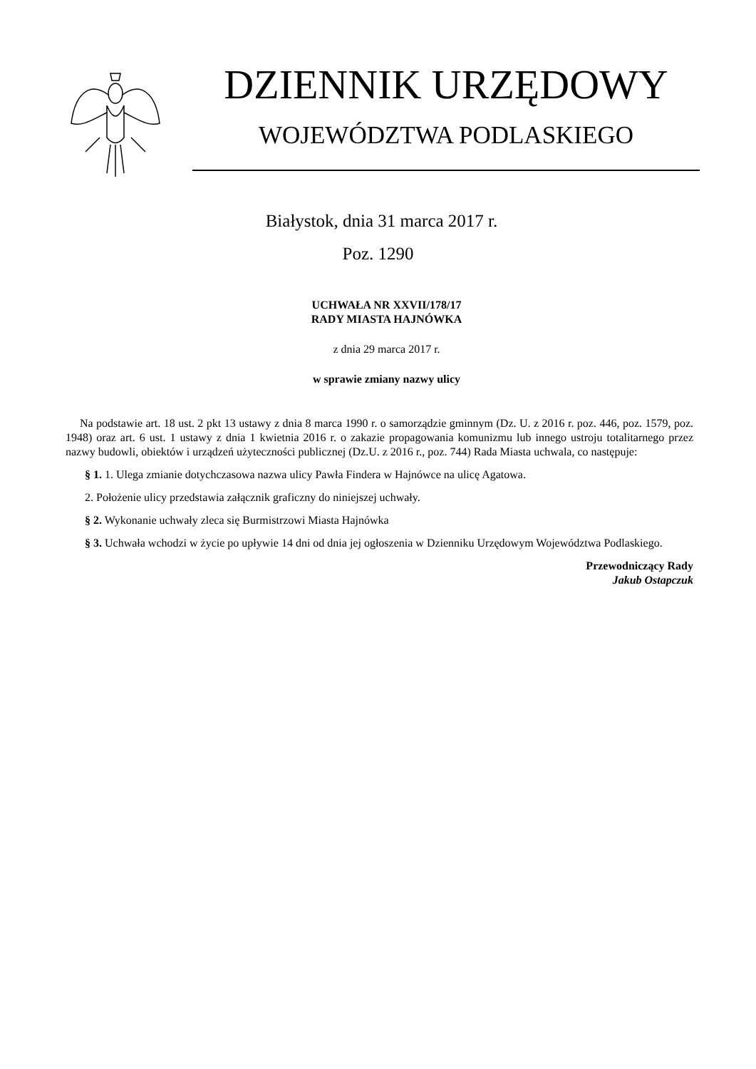DZIENNIK URZĘDOWY
WOJEWÓDZTWA PODLASKIEGO
Białystok, dnia 31 marca 2017 r.
Poz. 1290
UCHWAŁA NR XXVII/178/17
RADY MIASTA HAJNÓWKA
z dnia 29 marca 2017 r.
w sprawie zmiany nazwy ulicy
Na podstawie art. 18 ust. 2 pkt 13 ustawy z dnia 8 marca 1990 r. o samorządzie gminnym (Dz. U. z 2016 r. poz. 446, poz. 1579, poz. 1948) oraz art. 6 ust. 1 ustawy z dnia 1 kwietnia 2016 r. o zakazie propagowania komunizmu lub innego ustroju totalitarnego przez nazwy budowli, obiektów i urządzeń użyteczności publicznej (Dz.U. z 2016 r., poz. 744) Rada Miasta uchwala, co następuje:
§ 1. 1. Ulega zmianie dotychczasowa nazwa ulicy Pawła Findera w Hajnówce na ulicę Agatowa.
2. Położenie ulicy przedstawia załącznik graficzny do niniejszej uchwały.
§ 2. Wykonanie uchwały zleca się Burmistrzowi Miasta Hajnówka
§ 3. Uchwała wchodzi w życie po upływie 14 dni od dnia jej ogłoszenia w Dzienniku Urzędowym Województwa Podlaskiego.
Przewodniczący Rady
Jakub Ostapczuk